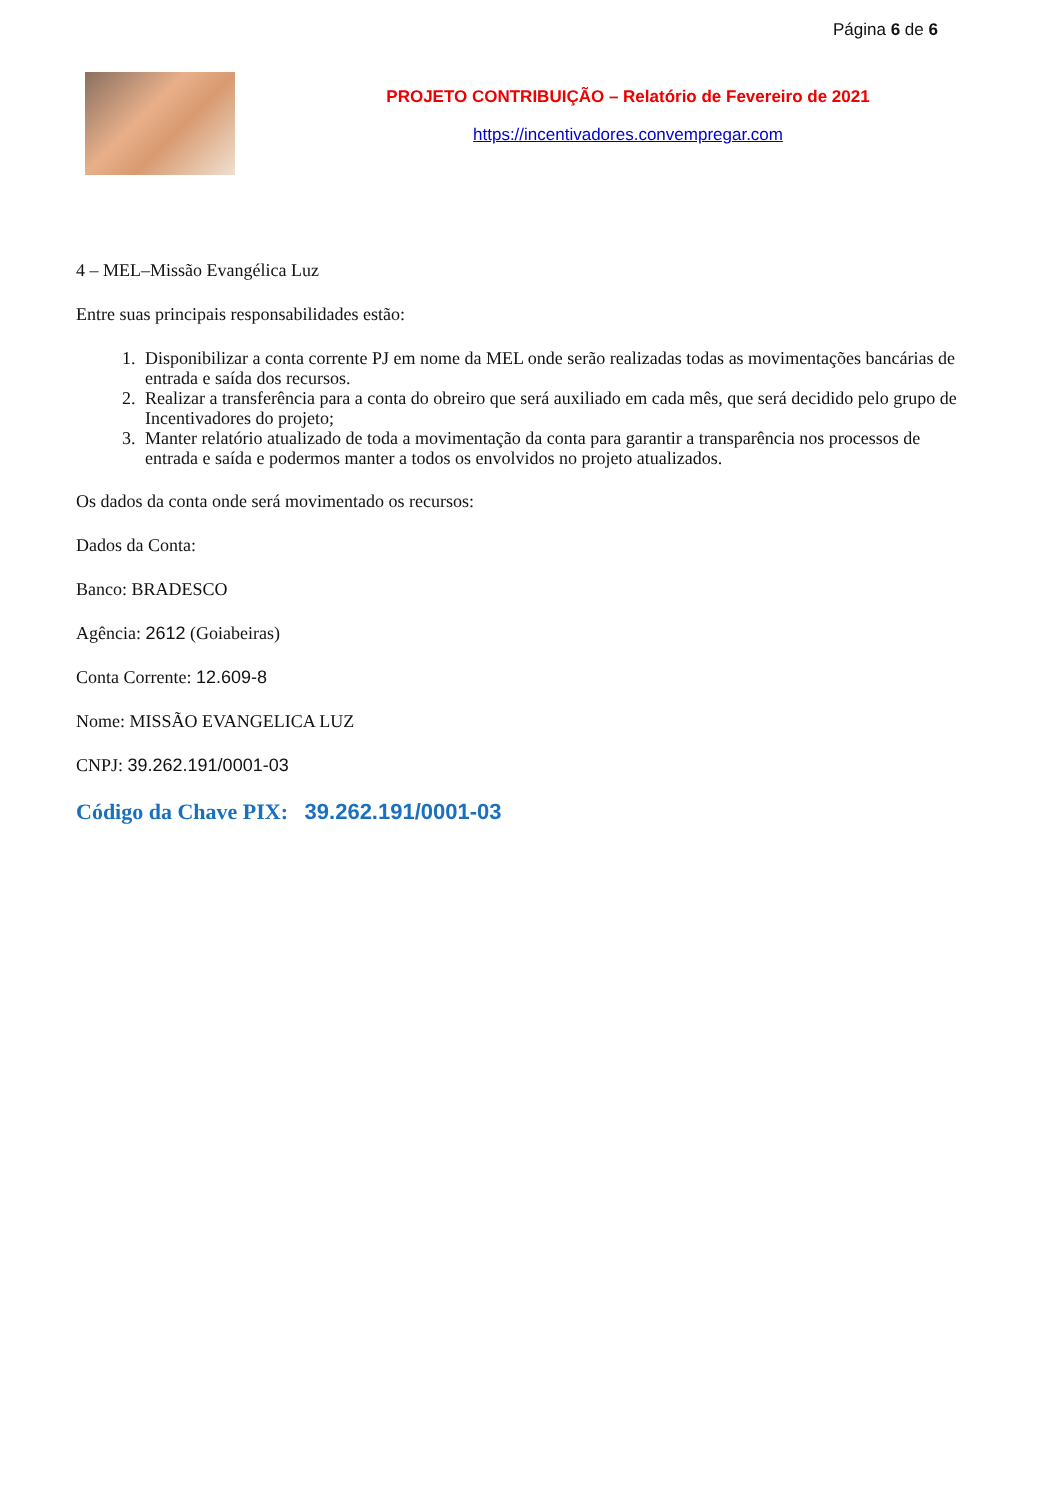Página 6 de 6
PROJETO CONTRIBUIÇÃO – Relatório de Fevereiro de 2021
https://incentivadores.convempregar.com
4 – MEL–Missão Evangélica Luz
Entre suas principais responsabilidades estão:
1. Disponibilizar a conta corrente PJ em nome da MEL onde serão realizadas todas as movimentações bancárias de entrada e saída dos recursos.
2. Realizar a transferência para a conta do obreiro que será auxiliado em cada mês, que será decidido pelo grupo de Incentivadores do projeto;
3. Manter relatório atualizado de toda a movimentação da conta para garantir a transparência nos processos de entrada e saída e podermos manter a todos os envolvidos no projeto atualizados.
Os dados da conta onde será movimentado os recursos:
Dados da Conta:
Banco: BRADESCO
Agência: 2612 (Goiabeiras)
Conta Corrente: 12.609-8
Nome: MISSÃO EVANGELICA LUZ
CNPJ: 39.262.191/0001-03
Código da Chave PIX: 39.262.191/0001-03